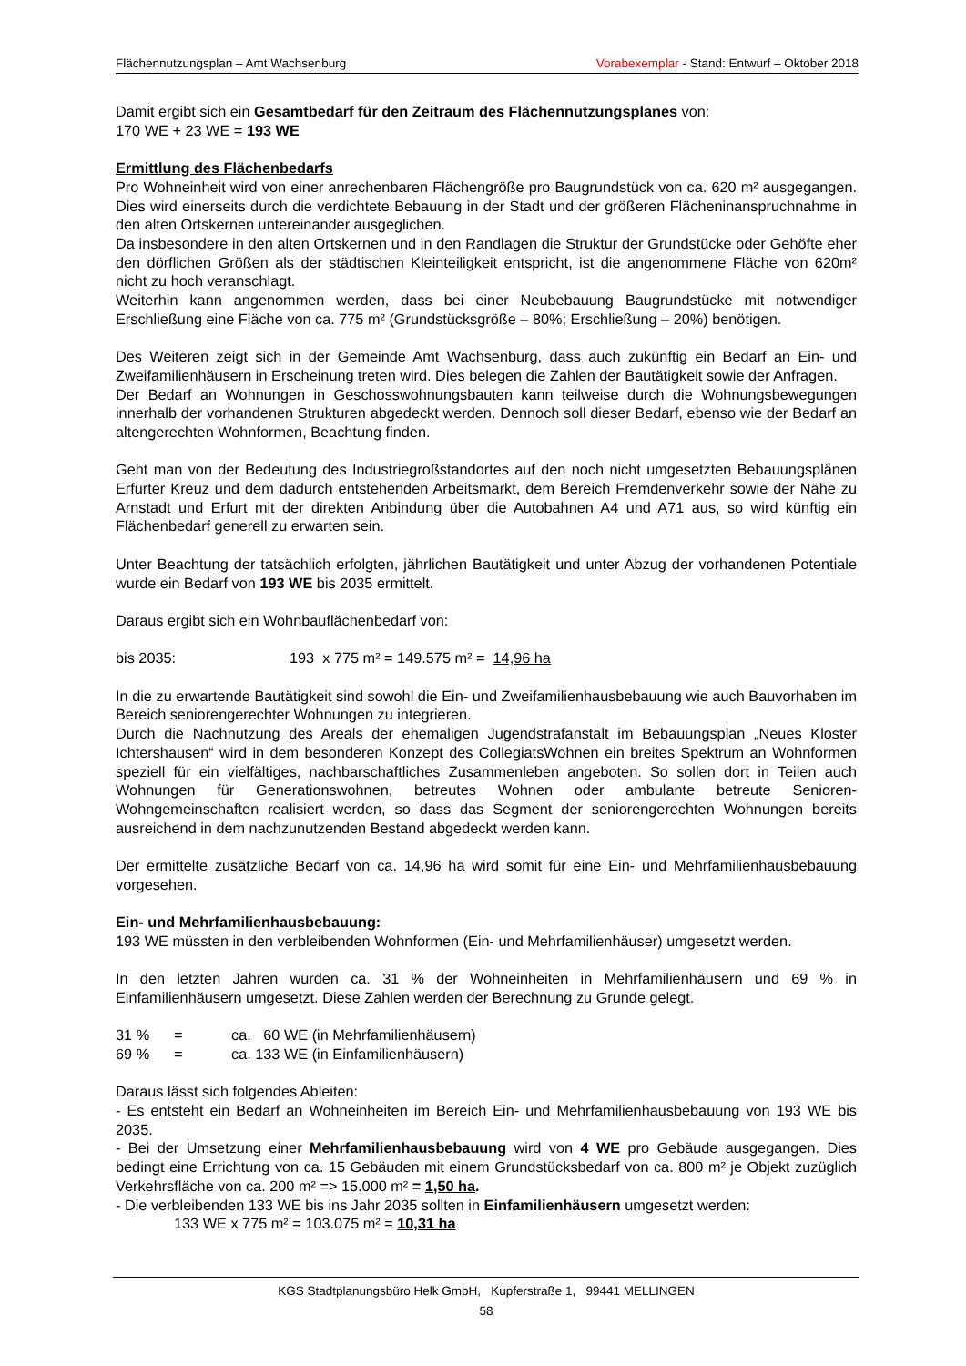Flächennutzungsplan – Amt Wachsenburg Vorabexemplar - Stand: Entwurf – Oktober 2018
Damit ergibt sich ein Gesamtbedarf für den Zeitraum des Flächennutzungsplanes von:
170 WE + 23 WE = 193 WE
Ermittlung des Flächenbedarfs
Pro Wohneinheit wird von einer anrechenbaren Flächengröße pro Baugrundstück von ca. 620 m² ausgegangen. Dies wird einerseits durch die verdichtete Bebauung in der Stadt und der größeren Flächeninanspruchnahme in den alten Ortskernen untereinander ausgeglichen.
Da insbesondere in den alten Ortskernen und in den Randlagen die Struktur der Grundstücke oder Gehöfte eher den dörflichen Größen als der städtischen Kleinteiligkeit entspricht, ist die angenommene Fläche von 620m² nicht zu hoch veranschlagt.
Weiterhin kann angenommen werden, dass bei einer Neubebauung Baugrundstücke mit notwendiger Erschließung eine Fläche von ca. 775 m² (Grundstücksgröße – 80%; Erschließung – 20%) benötigen.
Des Weiteren zeigt sich in der Gemeinde Amt Wachsenburg, dass auch zukünftig ein Bedarf an Ein- und Zweifamilienhäusern in Erscheinung treten wird. Dies belegen die Zahlen der Bautätigkeit sowie der Anfragen.
Der Bedarf an Wohnungen in Geschosswohnungsbauten kann teilweise durch die Wohnungsbewegungen innerhalb der vorhandenen Strukturen abgedeckt werden. Dennoch soll dieser Bedarf, ebenso wie der Bedarf an altengerechten Wohnformen, Beachtung finden.
Geht man von der Bedeutung des Industriegroßstandortes auf den noch nicht umgesetzten Bebauungsplänen Erfurter Kreuz und dem dadurch entstehenden Arbeitsmarkt, dem Bereich Fremdenverkehr sowie der Nähe zu Arnstadt und Erfurt mit der direkten Anbindung über die Autobahnen A4 und A71 aus, so wird künftig ein Flächenbedarf generell zu erwarten sein.
Unter Beachtung der tatsächlich erfolgten, jährlichen Bautätigkeit und unter Abzug der vorhandenen Potentiale wurde ein Bedarf von 193 WE bis 2035 ermittelt.
Daraus ergibt sich ein Wohnbauflächenbedarf von:
bis 2035: 193 x 775 m² = 149.575 m² = 14,96 ha
In die zu erwartende Bautätigkeit sind sowohl die Ein- und Zweifamilienhausbebauung wie auch Bauvorhaben im Bereich seniorengerechter Wohnungen zu integrieren.
Durch die Nachnutzung des Areals der ehemaligen Jugendstrafanstalt im Bebauungsplan „Neues Kloster Ichtershausen“ wird in dem besonderen Konzept des CollegiatsWohnen ein breites Spektrum an Wohnformen speziell für ein vielfältiges, nachbarschaftliches Zusammenleben angeboten. So sollen dort in Teilen auch Wohnungen für Generationswohnen, betreutes Wohnen oder ambulante betreute Senioren-Wohngemeinschaften realisiert werden, so dass das Segment der seniorengerechten Wohnungen bereits ausreichend in dem nachzunutzenden Bestand abgedeckt werden kann.
Der ermittelte zusätzliche Bedarf von ca. 14,96 ha wird somit für eine Ein- und Mehrfamilienhausbebauung vorgesehen.
Ein- und Mehrfamilienhausbebauung:
193 WE müssten in den verbleibenden Wohnformen (Ein- und Mehrfamilienhäuser) umgesetzt werden.
In den letzten Jahren wurden ca. 31 % der Wohneinheiten in Mehrfamilienhäusern und 69 % in Einfamilienhäusern umgesetzt. Diese Zahlen werden der Berechnung zu Grunde gelegt.
31 % = ca. 60 WE (in Mehrfamilienhäusern)
69 % = ca. 133 WE (in Einfamilienhäusern)
Daraus lässt sich folgendes Ableiten:
- Es entsteht ein Bedarf an Wohneinheiten im Bereich Ein- und Mehrfamilienhausbebauung von 193 WE bis 2035.
- Bei der Umsetzung einer Mehrfamilienhausbebauung wird von 4 WE pro Gebäude ausgegangen. Dies bedingt eine Errichtung von ca. 15 Gebäuden mit einem Grundstücksbedarf von ca. 800 m² je Objekt zuzüglich Verkehrsfläche von ca. 200 m² => 15.000 m² = 1,50 ha.
- Die verbleibenden 133 WE bis ins Jahr 2035 sollten in Einfamilienhäusern umgesetzt werden:
133 WE x 775 m² = 103.075 m² = 10,31 ha
KGS Stadtplanungsbüro Helk GmbH, Kupferstraße 1, 99441 MELLINGEN
58